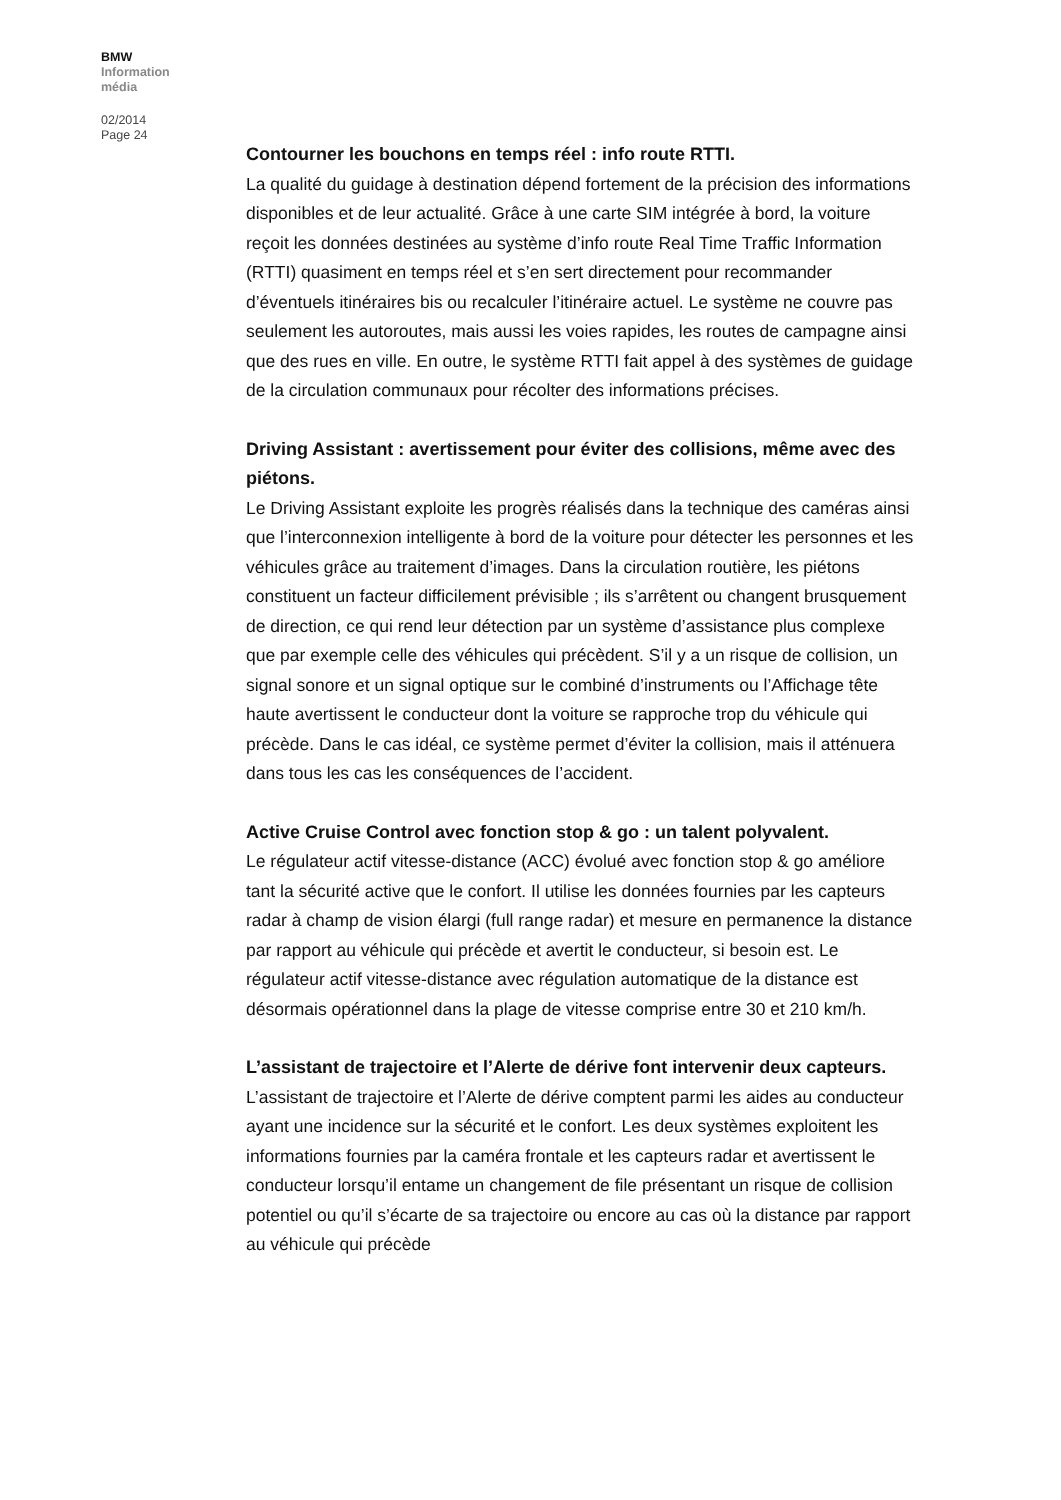BMW
Information
média
02/2014
Page 24
Contourner les bouchons en temps réel : info route RTTI.
La qualité du guidage à destination dépend fortement de la précision des informations disponibles et de leur actualité. Grâce à une carte SIM intégrée à bord, la voiture reçoit les données destinées au système d’info route Real Time Traffic Information (RTTI) quasiment en temps réel et s’en sert directement pour recommander d’éventuels itinéraires bis ou recalculer l’itinéraire actuel. Le système ne couvre pas seulement les autoroutes, mais aussi les voies rapides, les routes de campagne ainsi que des rues en ville. En outre, le système RTTI fait appel à des systèmes de guidage de la circulation communaux pour récolter des informations précises.
Driving Assistant : avertissement pour éviter des collisions, même avec des piétons.
Le Driving Assistant exploite les progrès réalisés dans la technique des caméras ainsi que l’interconnexion intelligente à bord de la voiture pour détecter les personnes et les véhicules grâce au traitement d’images. Dans la circulation routière, les piétons constituent un facteur difficilement prévisible ; ils s’arrêtent ou changent brusquement de direction, ce qui rend leur détection par un système d’assistance plus complexe que par exemple celle des véhicules qui précèdent. S’il y a un risque de collision, un signal sonore et un signal optique sur le combiné d’instruments ou l’Affichage tête haute avertissent le conducteur dont la voiture se rapproche trop du véhicule qui précède. Dans le cas idéal, ce système permet d’éviter la collision, mais il atténuera dans tous les cas les conséquences de l’accident.
Active Cruise Control avec fonction stop & go : un talent polyvalent.
Le régulateur actif vitesse-distance (ACC) évolué avec fonction stop & go améliore tant la sécurité active que le confort. Il utilise les données fournies par les capteurs radar à champ de vision élargi (full range radar) et mesure en permanence la distance par rapport au véhicule qui précède et avertit le conducteur, si besoin est. Le régulateur actif vitesse-distance avec régulation automatique de la distance est désormais opérationnel dans la plage de vitesse comprise entre 30 et 210 km/h.
L’assistant de trajectoire et l’Alerte de dérive font intervenir deux capteurs.
L’assistant de trajectoire et l’Alerte de dérive comptent parmi les aides au conducteur ayant une incidence sur la sécurité et le confort. Les deux systèmes exploitent les informations fournies par la caméra frontale et les capteurs radar et avertissent le conducteur lorsqu’il entame un changement de file présentant un risque de collision potentiel ou qu’il s’écarte de sa trajectoire ou encore au cas où la distance par rapport au véhicule qui précède